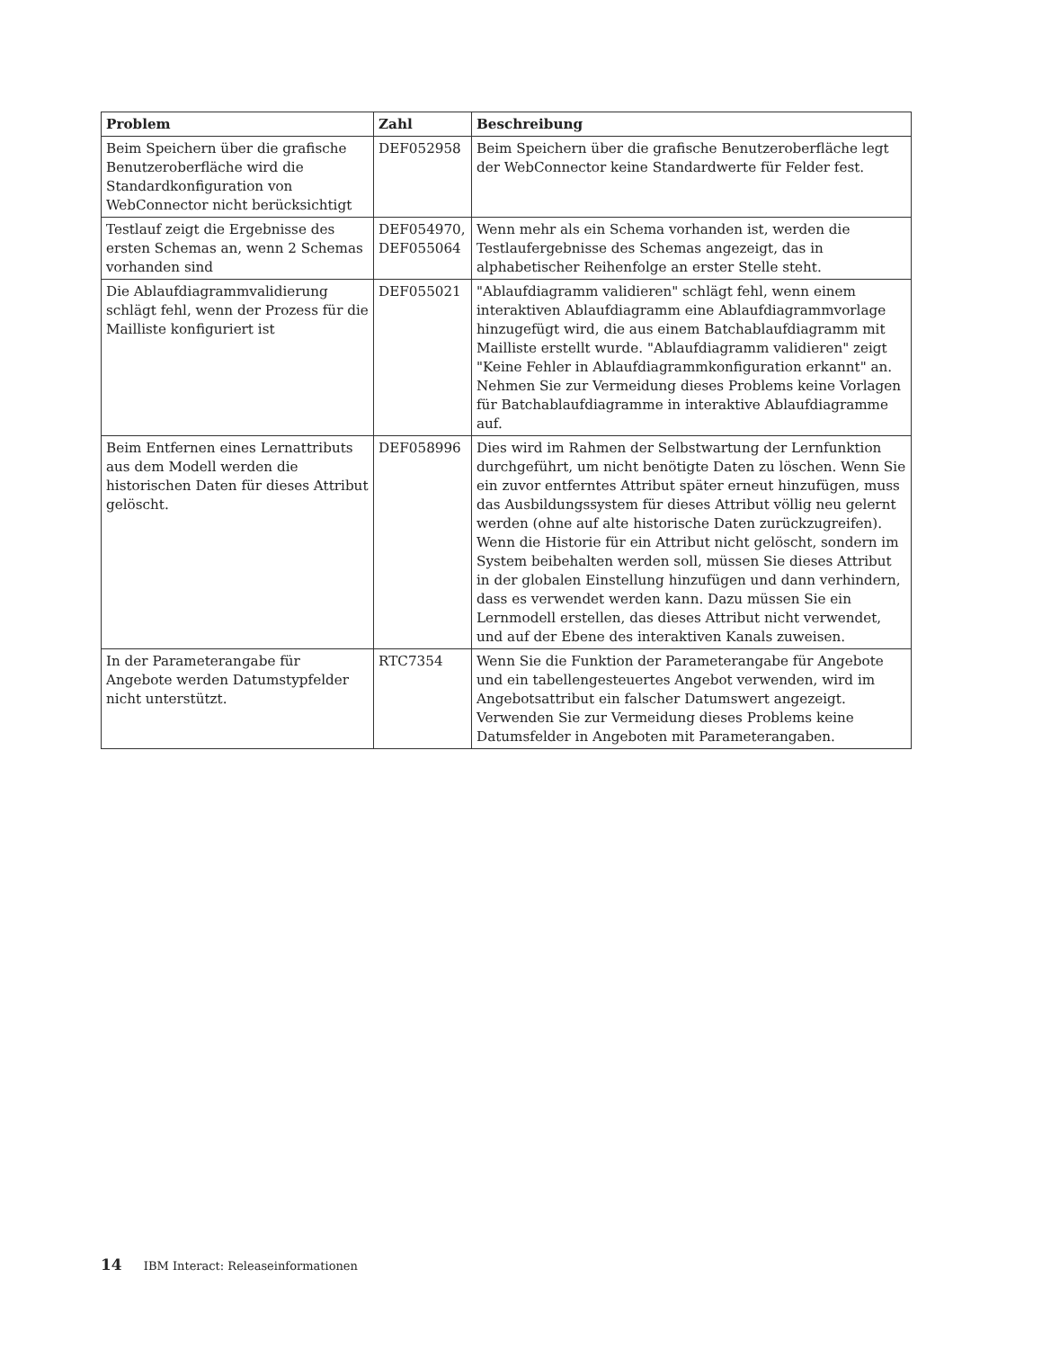| Problem | Zahl | Beschreibung |
| --- | --- | --- |
| Beim Speichern über die grafische Benutzeroberfläche wird die Standardkonfiguration von WebConnector nicht berücksichtigt | DEF052958 | Beim Speichern über die grafische Benutzeroberfläche legt der WebConnector keine Standardwerte für Felder fest. |
| Testlauf zeigt die Ergebnisse des ersten Schemas an, wenn 2 Schemas vorhanden sind | DEF054970, DEF055064 | Wenn mehr als ein Schema vorhanden ist, werden die Testlaufergebnisse des Schemas angezeigt, das in alphabetischer Reihenfolge an erster Stelle steht. |
| Die Ablaufdiagrammvalidierung schlägt fehl, wenn der Prozess für die Mailliste konfiguriert ist | DEF055021 | "Ablaufdiagramm validieren" schlägt fehl, wenn einem interaktiven Ablaufdiagramm eine Ablaufdiagrammvorlage hinzugefügt wird, die aus einem Batchablaufdiagramm mit Mailliste erstellt wurde. "Ablaufdiagramm validieren" zeigt "Keine Fehler in Ablaufdiagrammkonfiguration erkannt" an. Nehmen Sie zur Vermeidung dieses Problems keine Vorlagen für Batchablaufdiagramme in interaktive Ablaufdiagramme auf. |
| Beim Entfernen eines Lernattributs aus dem Modell werden die historischen Daten für dieses Attribut gelöscht. | DEF058996 | Dies wird im Rahmen der Selbstwartung der Lernfunktion durchgeführt, um nicht benötigte Daten zu löschen. Wenn Sie ein zuvor entferntes Attribut später erneut hinzufügen, muss das Ausbildungssystem für dieses Attribut völlig neu gelernt werden (ohne auf alte historische Daten zurückzugreifen). Wenn die Historie für ein Attribut nicht gelöscht, sondern im System beibehalten werden soll, müssen Sie dieses Attribut in der globalen Einstellung hinzufügen und dann verhindern, dass es verwendet werden kann. Dazu müssen Sie ein Lernmodell erstellen, das dieses Attribut nicht verwendet, und auf der Ebene des interaktiven Kanals zuweisen. |
| In der Parameterangabe für Angebote werden Datumstypfelder nicht unterstützt. | RTC7354 | Wenn Sie die Funktion der Parameterangabe für Angebote und ein tabellengesteuertes Angebot verwenden, wird im Angebotsattribut ein falscher Datumswert angezeigt. Verwenden Sie zur Vermeidung dieses Problems keine Datumsfelder in Angeboten mit Parameterangaben. |
14 IBM Interact: Releaseinformationen